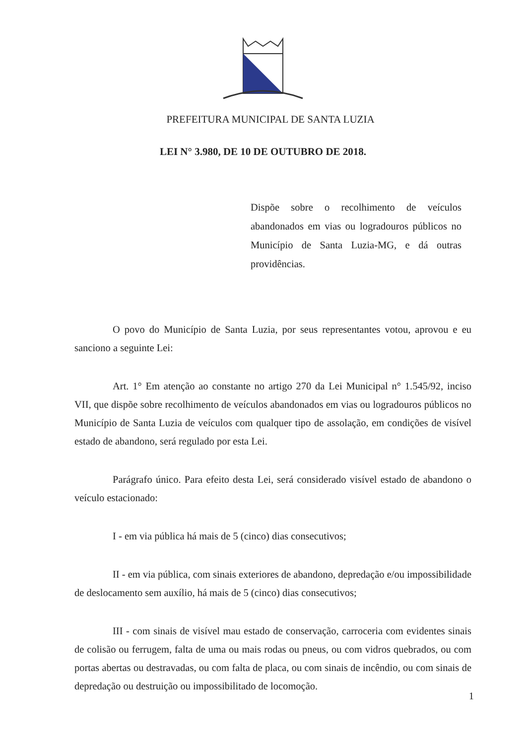PREFEITURA MUNICIPAL DE SANTA LUZIA
LEI N° 3.980, DE 10 DE OUTUBRO DE 2018.
Dispõe sobre o recolhimento de veículos abandonados em vias ou logradouros públicos no Município de Santa Luzia-MG, e dá outras providências.
O povo do Município de Santa Luzia, por seus representantes votou, aprovou e eu sanciono a seguinte Lei:
Art. 1° Em atenção ao constante no artigo 270 da Lei Municipal n° 1.545/92, inciso VII, que dispõe sobre recolhimento de veículos abandonados em vias ou logradouros públicos no Município de Santa Luzia de veículos com qualquer tipo de assolação, em condições de visível estado de abandono, será regulado por esta Lei.
Parágrafo único. Para efeito desta Lei, será considerado visível estado de abandono o veículo estacionado:
I - em via pública há mais de 5 (cinco) dias consecutivos;
II - em via pública, com sinais exteriores de abandono, depredação e/ou impossibilidade de deslocamento sem auxílio, há mais de 5 (cinco) dias consecutivos;
III - com sinais de visível mau estado de conservação, carroceria com evidentes sinais de colisão ou ferrugem, falta de uma ou mais rodas ou pneus, ou com vidros quebrados, ou com portas abertas ou destravadas, ou com falta de placa, ou com sinais de incêndio, ou com sinais de depredação ou destruição ou impossibilitado de locomoção.
1